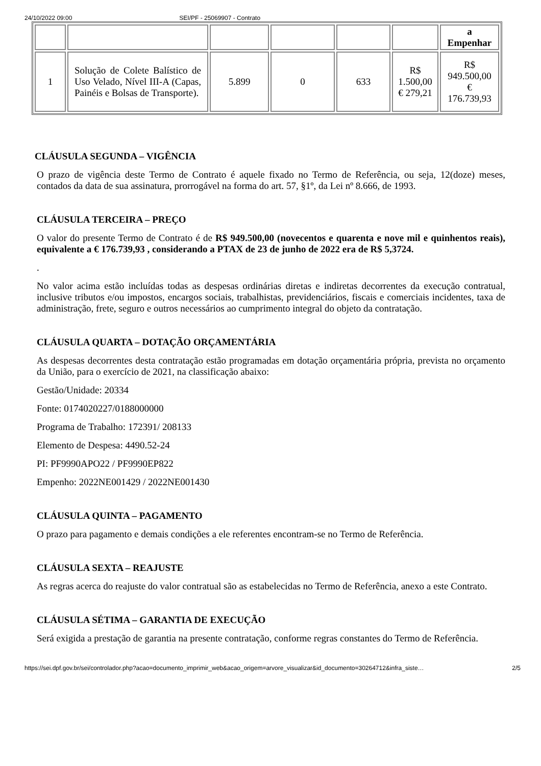24/10/2022 09:00 SEI/PF - 25069907 - Contrato
| | | | | | | a Empenhar |
| 1 | Solução de Colete Balístico de Uso Velado, Nível III-A (Capas, Painéis e Bolsas de Transporte). | 5.899 | 0 | 633 | R$ 1.500,00 € 279,21 | R$ 949.500,00 € 176.739,93 |
CLÁUSULA SEGUNDA – VIGÊNCIA
O prazo de vigência deste Termo de Contrato é aquele fixado no Termo de Referência, ou seja, 12(doze) meses, contados da data de sua assinatura, prorrogável na forma do art. 57, §1º, da Lei nº 8.666, de 1993.
CLÁUSULA TERCEIRA – PREÇO
O valor do presente Termo de Contrato é de R$ 949.500,00 (novecentos e quarenta e nove mil e quinhentos reais), equivalente a € 176.739,93 , considerando a PTAX de 23 de junho de 2022 era de R$ 5,3724.
.
No valor acima estão incluídas todas as despesas ordinárias diretas e indiretas decorrentes da execução contratual, inclusive tributos e/ou impostos, encargos sociais, trabalhistas, previdenciários, fiscais e comerciais incidentes, taxa de administração, frete, seguro e outros necessários ao cumprimento integral do objeto da contratação.
CLÁUSULA QUARTA – DOTAÇÃO ORÇAMENTÁRIA
As despesas decorrentes desta contratação estão programadas em dotação orçamentária própria, prevista no orçamento da União, para o exercício de 2021, na classificação abaixo:
Gestão/Unidade: 20334
Fonte: 0174020227/0188000000
Programa de Trabalho: 172391/ 208133
Elemento de Despesa: 4490.52-24
PI: PF9990APO22 / PF9990EP822
Empenho: 2022NE001429 / 2022NE001430
CLÁUSULA QUINTA – PAGAMENTO
O prazo para pagamento e demais condições a ele referentes encontram-se no Termo de Referência.
CLÁUSULA SEXTA – REAJUSTE
As regras acerca do reajuste do valor contratual são as estabelecidas no Termo de Referência, anexo a este Contrato.
CLÁUSULA SÉTIMA – GARANTIA DE EXECUÇÃO
Será exigida a prestação de garantia na presente contratação, conforme regras constantes do Termo de Referência.
https://sei.dpf.gov.br/sei/controlador.php?acao=documento_imprimir_web&acao_origem=arvore_visualizar&id_documento=30264712&infra_siste… 2/5